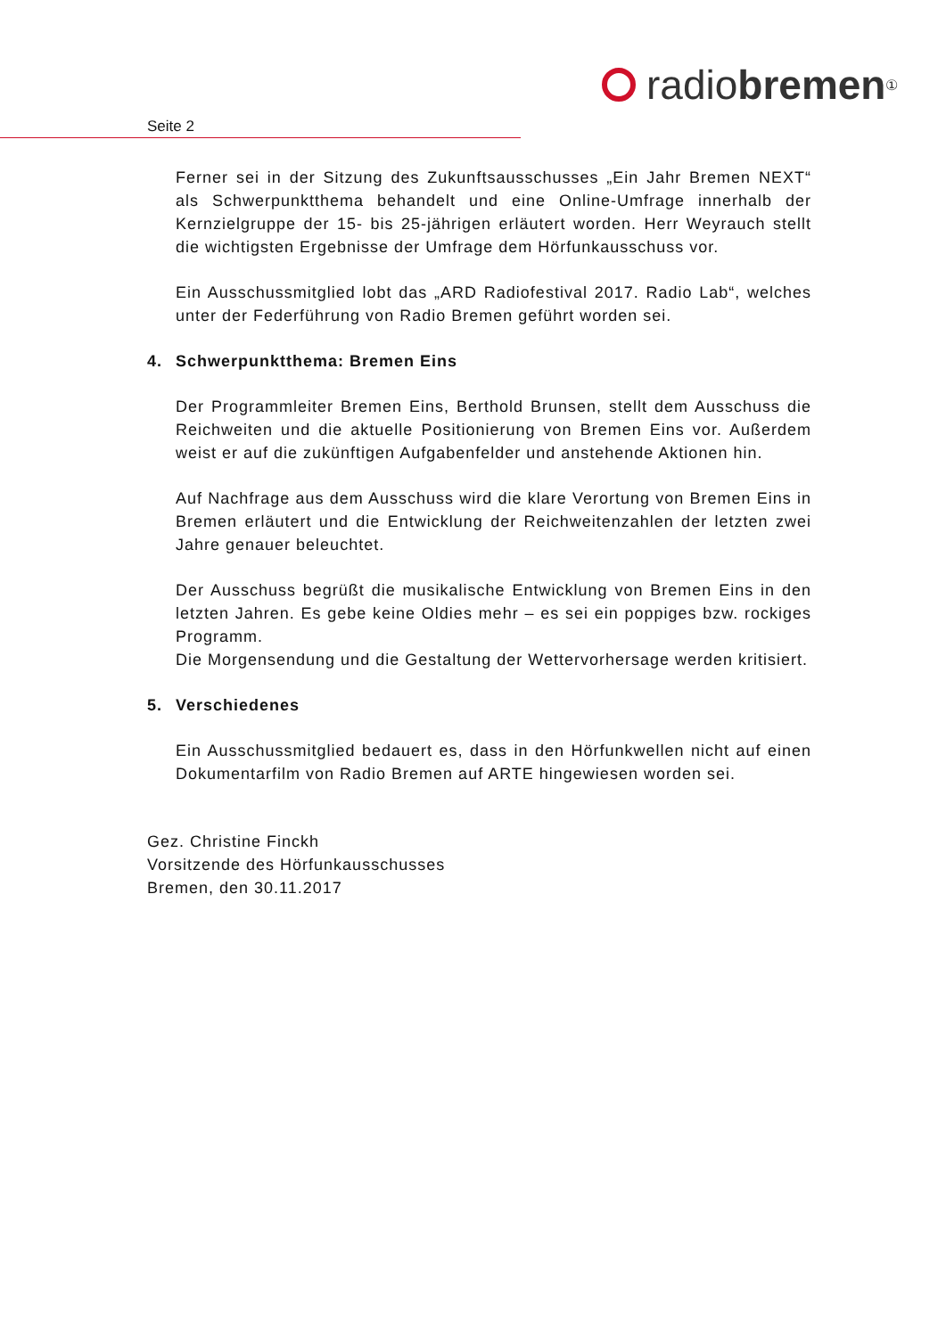radio bremen<sup>①</sup>
Seite 2
Ferner sei in der Sitzung des Zukunftsausschusses „Ein Jahr Bremen NEXT“ als Schwerpunktthema behandelt und eine Online-Umfrage innerhalb der Kernzielgruppe der 15- bis 25-jährigen erläutert worden. Herr Weyrauch stellt die wichtigsten Ergebnisse der Umfrage dem Hörfunkausschuss vor.
Ein Ausschussmitglied lobt das „ARD Radiofestival 2017. Radio Lab“, welches unter der Federführung von Radio Bremen geführt worden sei.
4. Schwerpunktthema: Bremen Eins
Der Programmleiter Bremen Eins, Berthold Brunsen, stellt dem Ausschuss die Reichweiten und die aktuelle Positionierung von Bremen Eins vor. Außerdem weist er auf die zukünftigen Aufgabenfelder und anstehende Aktionen hin.
Auf Nachfrage aus dem Ausschuss wird die klare Verortung von Bremen Eins in Bremen erläutert und die Entwicklung der Reichweitenzahlen der letzten zwei Jahre genauer beleuchtet.
Der Ausschuss begrüßt die musikalische Entwicklung von Bremen Eins in den letzten Jahren. Es gebe keine Oldies mehr – es sei ein poppiges bzw. rockiges Programm.
Die Morgensendung und die Gestaltung der Wettervorhersage werden kritisiert.
5. Verschiedenes
Ein Ausschussmitglied bedauert es, dass in den Hörfunkwellen nicht auf einen Dokumentarfilm von Radio Bremen auf ARTE hingewiesen worden sei.
Gez. Christine Finckh
Vorsitzende des Hörfunkausschusses
Bremen, den 30.11.2017